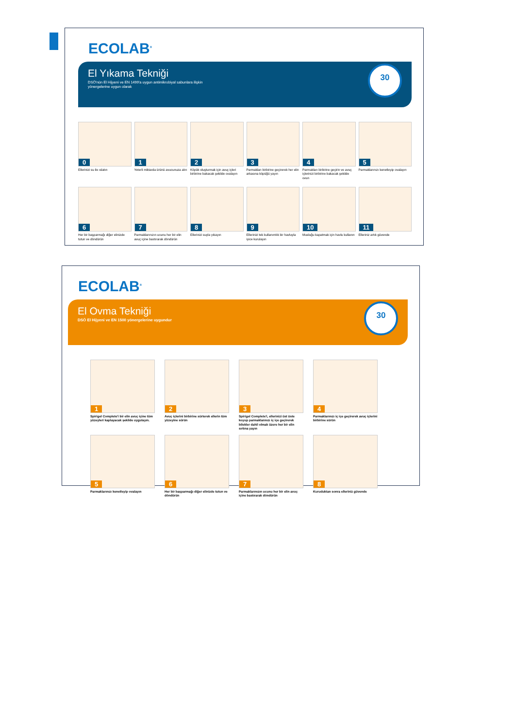ECOLAB<sup>®</sup>
El Yıkama Tekniği
DSÖ'nün El Hijyeni ve EN 1499'a uygun antimikrobiyal sabunlara ilişkin yönergelerine uygun olarak
30
0
Ellerinizi su ile ıslatın
1
Yeterli miktarda ürünü avucunuza alın
2
Köpük oluşturmak için avuç içleri birbirine bakacak şekilde ovalayın
3
Parmakları birbirine geçirerek her elin arkasına köpüğü yayın
4
Parmakları birbirine geçirin ve avuç içlerinizi birbirine bakacak şekilde ovun
5
Parmaklarınızı kenetleyip ovalayın
6
Her bir başparmağı diğer elinizde tutun ve döndürün
7
Parmaklarınızın ucunu her bir elin avuç içine bastırarak döndürün
8
Ellerinizi suyla yıkayın
9
Ellerinizi tek kullanımlık bir havluyla iyice kurulayın
10
Musluğu kapatmak için havlu kullanın
11
Elleriniz artık güvende
ECOLAB<sup>®</sup>
El Ovma Tekniği
DSÖ El Hijyeni ve EN 1500 yönergelerine uygundur
30
1
Spirigel Complete'i bir elin avuç içine tüm yüzeyleri kaplayacak şekilde uygulayın.
2
Avuç içlerini birbirine sürterek ellerin tüm yüzeyine sürün
3
Spirigel Complete'i, ellerinizi üst üste koyup parmaklarınızı iç içe geçirerek bilekler dahil olmak üzere her bir elin sırtına yayın
4
Parmaklarınızı iç içe geçirerek avuç içlerini birbirine sürün
5
Parmaklarınızı kenetleyip ovalayın
6
Her bir başparmağı diğer elinizde tutun ve döndürün
7
Parmaklarınızın ucunu her bir elin avuç içine bastırarak döndürün
8
Kuruduktan sonra elleriniz güvende